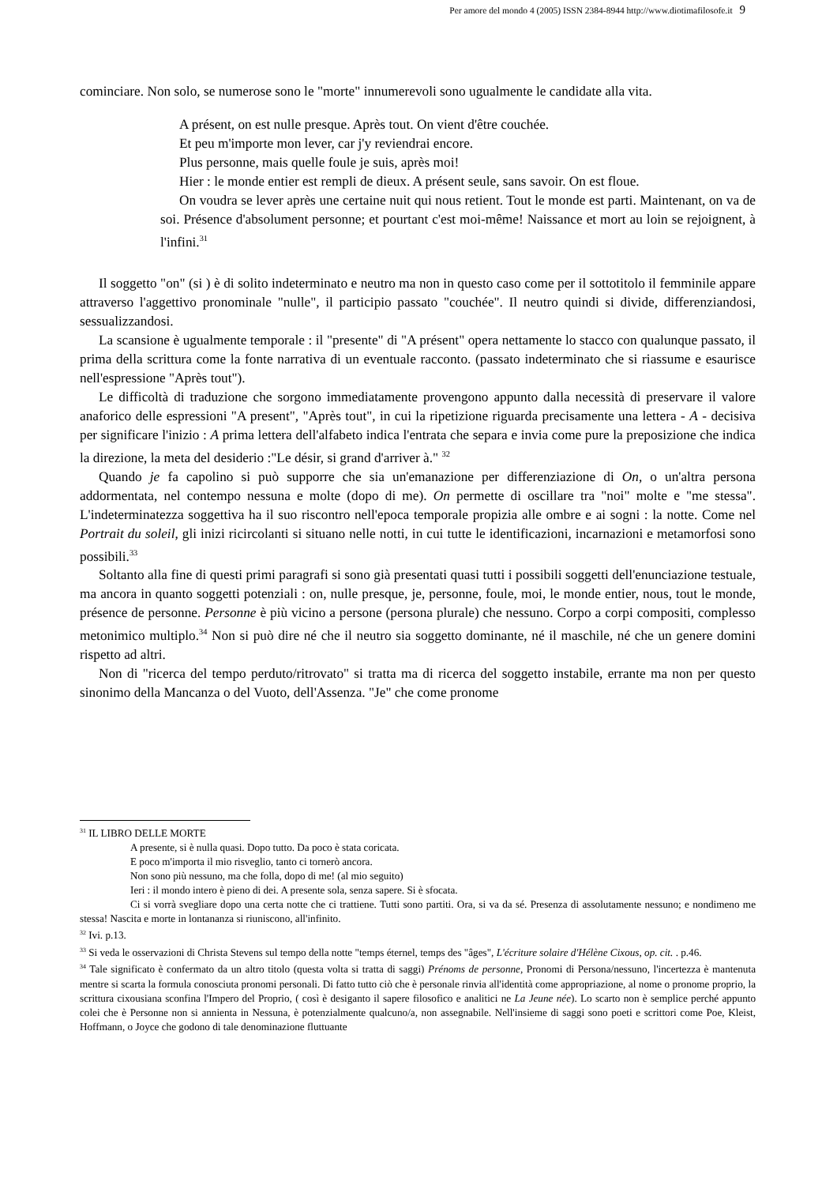Per amore del mondo 4 (2005) ISSN 2384-8944 http://www.diotimafilosofe.it 9
cominciare. Non solo, se numerose sono le "morte" innumerevoli sono ugualmente le candidate alla vita.
A présent, on est nulle presque. Après tout. On vient d'être couchée.
Et peu m'importe mon lever, car j'y reviendrai encore.
Plus personne, mais quelle foule je suis, après moi!
Hier : le monde entier est rempli de dieux. A présent seule, sans savoir. On est floue.
On voudra se lever après une certaine nuit qui nous retient. Tout le monde est parti. Maintenant, on va de soi. Présence d'absolument personne; et pourtant c'est moi-même! Naissance et mort au loin se rejoignent, à l'infini.<sup>31</sup>
Il soggetto "on" (si ) è di solito indeterminato e neutro ma non in questo caso come per il sottotitolo il femminile appare attraverso l'aggettivo pronominale "nulle", il participio passato "couchée". Il neutro quindi si divide, differenziandosi, sessualizzandosi.
La scansione è ugualmente temporale : il "presente" di "A présent" opera nettamente lo stacco con qualunque passato, il prima della scrittura come la fonte narrativa di un eventuale racconto. (passato indeterminato che si riassume e esaurisce nell'espressione "Après tout").
Le difficoltà di traduzione che sorgono immediatamente provengono appunto dalla necessità di preservare il valore anaforico delle espressioni "A present", "Après tout", in cui la ripetizione riguarda precisamente una lettera - A - decisiva per significare l'inizio : A prima lettera dell'alfabeto indica l'entrata che separa e invia come pure la preposizione che indica la direzione, la meta del desiderio :"Le désir, si grand d'arriver à." <sup>32</sup>
Quando je fa capolino si può supporre che sia un'emanazione per differenziazione di On, o un'altra persona addormentata, nel contempo nessuna e molte (dopo di me). On permette di oscillare tra "noi" molte e "me stessa". L'indeterminatezza soggettiva ha il suo riscontro nell'epoca temporale propizia alle ombre e ai sogni : la notte. Come nel Portrait du soleil, gli inizi ricircolanti si situano nelle notti, in cui tutte le identificazioni, incarnazioni e metamorfosi sono possibili.<sup>33</sup>
Soltanto alla fine di questi primi paragrafi si sono già presentati quasi tutti i possibili soggetti dell'enunciazione testuale, ma ancora in quanto soggetti potenziali : on, nulle presque, je, personne, foule, moi, le monde entier, nous, tout le monde, présence de personne. Personne è più vicino a persone (persona plurale) che nessuno. Corpo a corpi compositi, complesso metonimico multiplo.<sup>34</sup> Non si può dire né che il neutro sia soggetto dominante, né il maschile, né che un genere domini rispetto ad altri.
Non di "ricerca del tempo perduto/ritrovato" si tratta ma di ricerca del soggetto instabile, errante ma non per questo sinonimo della Mancanza o del Vuoto, dell'Assenza. "Je" che come pronome
<sup>31</sup> IL LIBRO DELLE MORTE
A presente, si è nulla quasi. Dopo tutto. Da poco è stata coricata.
E poco m'importa il mio risveglio, tanto ci tornerò ancora.
Non sono più nessuno, ma che folla, dopo di me! (al mio seguito)
Ieri : il mondo intero è pieno di dei. A presente sola, senza sapere. Si è sfocata.
Ci si vorrà svegliare dopo una certa notte che ci trattiene. Tutti sono partiti. Ora, si va da sé. Presenza di assolutamente nessuno; e nondimeno me stessa! Nascita e morte in lontananza si riuniscono, all'infinito.
<sup>32</sup> Ivi. p.13.
<sup>33</sup> Si veda le osservazioni di Christa Stevens sul tempo della notte "temps éternel, temps des "âges", L'écriture solaire d'Hélène Cixous, op. cit. . p.46.
<sup>34</sup> Tale significato è confermato da un altro titolo (questa volta si tratta di saggi) Prénoms de personne, Pronomi di Persona/nessuno, l'incertezza è mantenuta mentre si scarta la formula conosciuta pronomi personali. Di fatto tutto ciò che è personale rinvia all'identità come appropriazione, al nome o pronome proprio, la scrittura cixousiana sconfina l'Impero del Proprio, ( così è desiganto il sapere filosofico e analitici ne La Jeune née). Lo scarto non è semplice perché appunto colei che è Personne non si annienta in Nessuna, è potenzialmente qualcuno/a, non assegnabile. Nell'insieme di saggi sono poeti e scrittori come Poe, Kleist, Hoffmann, o Joyce che godono di tale denominazione fluttuante